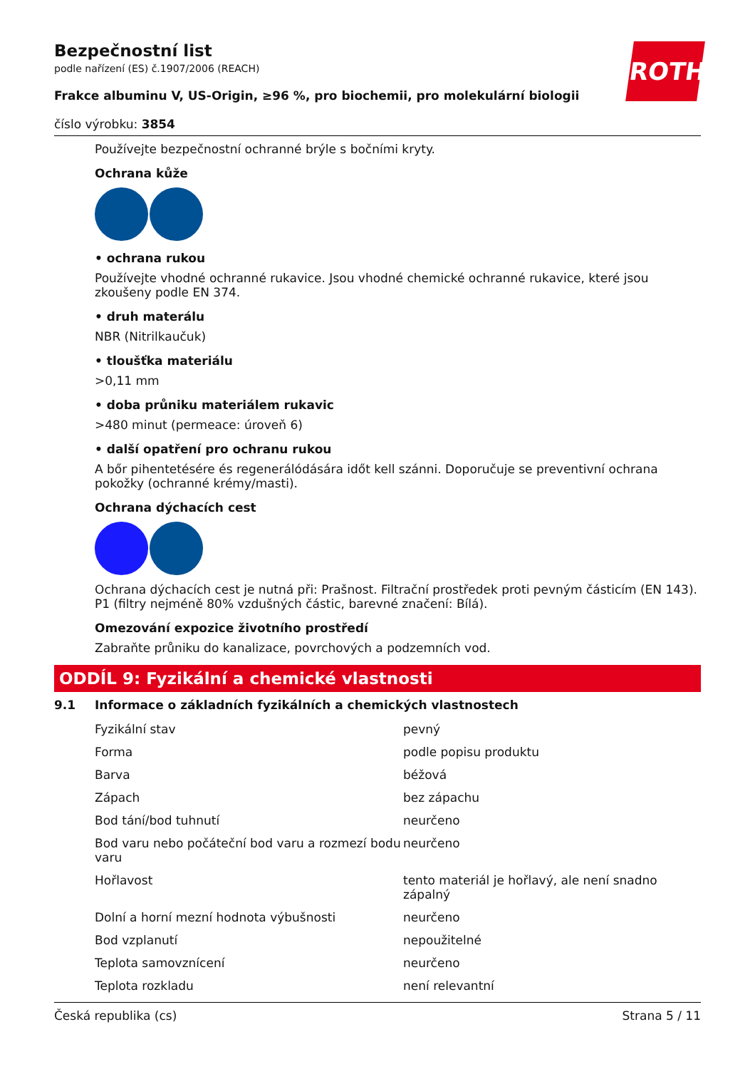ROTH
Bezpečnostní list
podle nařízení (ES) č.1907/2006 (REACH)
Frakce albuminu V, US-Origin, ≥96 %, pro biochemii, pro molekulární biologii
číslo výrobku: 3854
Používejte bezpečnostní ochranné brýle s bočními kryty.
Ochrana kůže
• ochrana rukou
Používejte vhodné ochranné rukavice. Jsou vhodné chemické ochranné rukavice, které jsou zkoušeny podle EN 374.
• druh materálu
NBR (Nitrilkaučuk)
• tloušťka materiálu
>0,11 mm
• doba průniku materiálem rukavic
>480 minut (permeace: úroveň 6)
• další opatření pro ochranu rukou
A bőr pihentetésére és regenerálódására időt kell szánni. Doporučuje se preventivní ochrana pokožky (ochranné krémy/masti).
Ochrana dýchacích cest
Ochrana dýchacích cest je nutná při: Prašnost. Filtrační prostředek proti pevným částicím (EN 143). P1 (filtry nejméně 80% vzdušných částic, barevné značení: Bílá).
Omezování expozice životního prostředí
Zabraňte průniku do kanalizace, povrchových a podzemních vod.
ODDÍL 9: Fyzikální a chemické vlastnosti
9.1 Informace o základních fyzikálních a chemických vlastnostech
| Fyzikální stav | pevný |
| Forma | podle popisu produktu |
| Barva | béžová |
| Zápach | bez zápachu |
| Bod tání/bod tuhnutí | neurčeno |
| Bod varu nebo počáteční bod varu a rozmezí bodu varu | neurčeno |
| Hořlavost | tento materiál je hořlavý, ale není snadno zápalný |
| Dolní a horní mezní hodnota výbušnosti | neurčeno |
| Bod vzplanutí | nepoužitelné |
| Teplota samovznícení | neurčeno |
| Teplota rozkladu | není relevantní |
Česká republika (cs) Strana 5 / 11